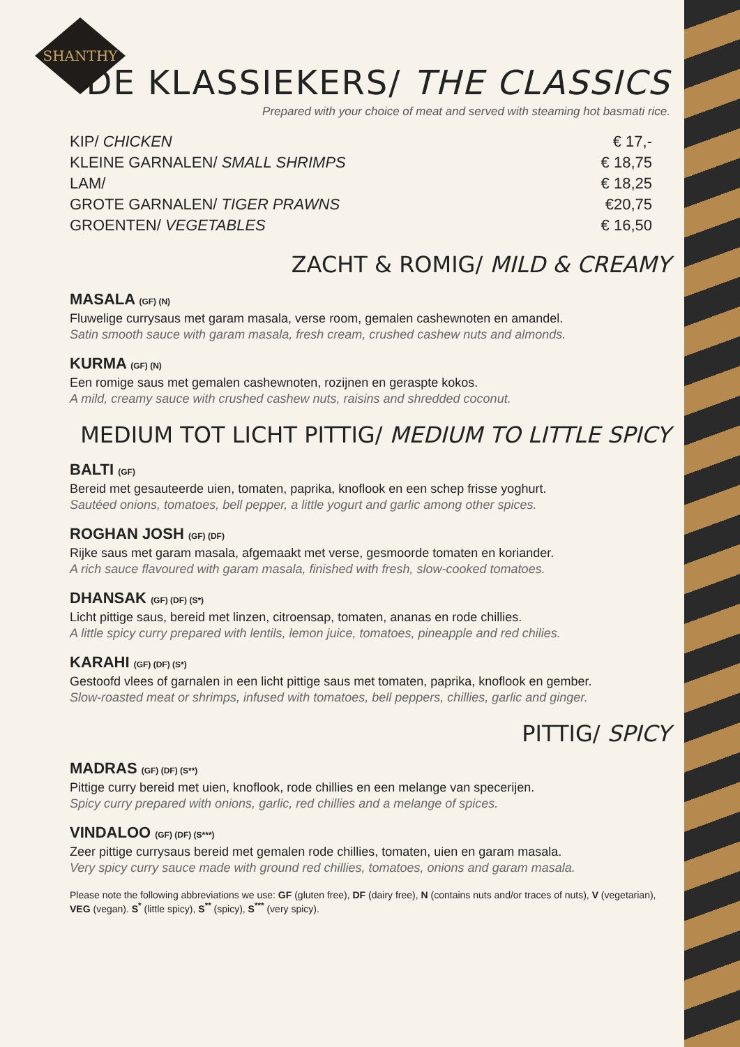SHANTHY
DE KLASSIEKERS/ THE CLASSICS
Prepared with your choice of meat and served with steaming hot basmati rice.
| KIP/ CHICKEN | € 17,- |
| KLEINE GARNALEN/ SMALL SHRIMPS | € 18,75 |
| LAM/ | € 18,25 |
| GROTE GARNALEN/ TIGER PRAWNS | €20,75 |
| GROENTEN/ VEGETABLES | € 16,50 |
ZACHT & ROMIG/ MILD & CREAMY
MASALA (GF) (N)
Fluwelige currysaus met garam masala, verse room, gemalen cashewnoten en amandel.
Satin smooth sauce with garam masala, fresh cream, crushed cashew nuts and almonds.
KURMA (GF) (N)
Een romige saus met gemalen cashewnoten, rozijnen en geraspte kokos.
A mild, creamy sauce with crushed cashew nuts, raisins and shredded coconut.
MEDIUM TOT LICHT PITTIG/ MEDIUM TO LITTLE SPICY
BALTI (GF)
Bereid met gesauteerde uien, tomaten, paprika, knoflook en een schep frisse yoghurt.
Sautéed onions, tomatoes, bell pepper, a little yogurt and garlic among other spices.
ROGHAN JOSH (GF) (DF)
Rijke saus met garam masala, afgemaakt met verse, gesmoorde tomaten en koriander.
A rich sauce flavoured with garam masala, finished with fresh, slow-cooked tomatoes.
DHANSAK (GF) (DF) (S*)
Licht pittige saus, bereid met linzen, citroensap, tomaten, ananas en rode chillies.
A little spicy curry prepared with lentils, lemon juice, tomatoes, pineapple and red chilies.
KARAHI (GF) (DF) (S*)
Gestoofd vlees of garnalen in een licht pittige saus met tomaten, paprika, knoflook en gember.
Slow-roasted meat or shrimps, infused with tomatoes, bell peppers, chillies, garlic and ginger.
PITTIG/ SPICY
MADRAS (GF) (DF) (S**)
Pittige curry bereid met uien, knoflook, rode chillies en een melange van specerijen.
Spicy curry prepared with onions, garlic, red chillies and a melange of spices.
VINDALOO (GF) (DF) (S***)
Zeer pittige currysaus bereid met gemalen rode chillies, tomaten, uien en garam masala.
Very spicy curry sauce made with ground red chillies, tomatoes, onions and garam masala.
Please note the following abbreviations we use: GF (gluten free), DF (dairy free), N (contains nuts and/or traces of nuts), V (vegetarian), VEG (vegan). S<sup>*</sup> (little spicy), S<sup>**</sup> (spicy), S<sup>***</sup> (very spicy).